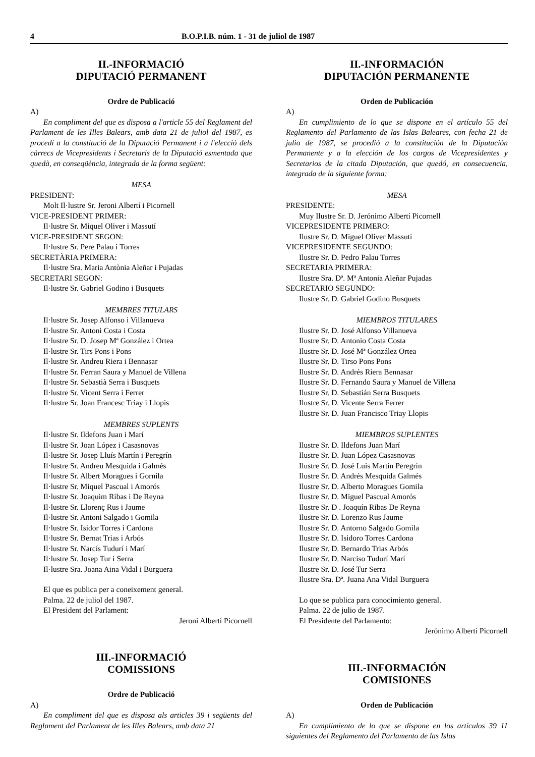4 B.O.P.I.B. núm. 1 - 31 de juliol de 1987
II.-INFORMACIÓ
DIPUTACIÓ PERMANENT
Ordre de Publicació
A)
En compliment del que es disposa a l'article 55 del Reglament del Parlament de les Illes Balears, amb data 21 de juliol del 1987, es procedí a la constitució de la Diputació Permanent i a l'elecció dels càrrecs de Vicepresidents i Secretaris de la Diputació esmentada que quedà, en conseqüència, integrada de la forma següent:
MESA
PRESIDENT:
Molt Il·lustre Sr. Jeroni Albertí i Picornell
VICE-PRESIDENT PRIMER:
Il·lustre Sr. Miquel Oliver i Massutí
VICE-PRESIDENT SEGON:
Il·lustre Sr. Pere Palau i Torres
SECRETÀRIA PRIMERA:
Il·lustre Sra. Maria Antònia Aleñar i Pujadas
SECRETARI SEGON:
Il·lustre Sr. Gabriel Godino i Busquets
MEMBRES TITULARS
Il·lustre Sr. Josep Alfonso i Villanueva
Il·lustre Sr. Antoni Costa i Costa
Il·lustre Sr. D. Josep Mª González i Ortea
Il·lustre Sr. Tirs Pons i Pons
Il·lustre Sr. Andreu Riera i Bennasar
Il·lustre Sr. Ferran Saura y Manuel de Villena
Il·lustre Sr. Sebastià Serra i Busquets
Il·lustre Sr. Vicent Serra i Ferrer
Il·lustre Sr. Joan Francesc Triay i Llopis
MEMBRES SUPLENTS
Il·lustre Sr. Ildefons Juan i Marí
Il·lustre Sr. Joan López i Casasnovas
Il·lustre Sr. Josep Lluís Martín i Peregrín
Il·lustre Sr. Andreu Mesquida i Galmés
Il·lustre Sr. Albert Moragues i Gornila
Il·lustre Sr. Miquel Pascual i Amorós
Il·lustre Sr. Joaquim Ribas i De Reyna
Il·lustre Sr. Llorenç Rus i Jaume
Il·lustre Sr. Antoni Salgado i Gomila
Il·lustre Sr. Isidor Torres i Cardona
Il·lustre Sr. Bernat Trias i Arbós
Il·lustre Sr. Narcís Tudurí i Marí
Il·lustre Sr. Josep Tur i Serra
Il·lustre Sra. Joana Aina Vidal i Burguera
El que es publica per a coneixement general.
Palma. 22 de juliol del 1987.
El President del Parlament:
Jeroni Albertí Picornell
III.-INFORMACIÓ
COMISSIONS
Ordre de Publicació
A)
En compliment del que es disposa als articles 39 i següents del Reglament del Parlament de les Illes Balears, amb data 21
II.-INFORMACIÓN
DIPUTACIÓN PERMANENTE
Orden de Publicación
A)
En cumplimiento de lo que se dispone en el artículo 55 del Reglamento del Parlamento de las Islas Baleares, con fecha 21 de julio de 1987, se procedió a la constitución de la Diputación Permanente y a la elección de los cargos de Vicepresidentes y Secretarios de la citada Diputación, que quedó, en consecuencia, integrada de la siguiente forma:
MESA
PRESIDENTE:
Muy Ilustre Sr. D. Jerónimo Albertí Picornell
VICEPRESIDENTE PRIMERO:
Ilustre Sr. D. Miguel Oliver Massutí
VICEPRESIDENTE SEGUNDO:
Ilustre Sr. D. Pedro Palau Torres
SECRETARIA PRIMERA:
Ilustre Sra. Dª. Mª Antonia Aleñar Pujadas
SECRETARIO SEGUNDO:
Ilustre Sr. D. Gabriel Godino Busquets
MIEMBROS TITULARES
Ilustre Sr. D. José Alfonso Villanueva
Ilustre Sr. D. Antonio Costa Costa
Ilustre Sr. D. José Mª González Ortea
Ilustre Sr. D. Tirso Pons Pons
Ilustre Sr. D. Andrés Riera Bennasar
Ilustre Sr. D. Fernando Saura y Manuel de Villena
Ilustre Sr. D. Sebastián Serra Busquets
Ilustre Sr. D. Vicente Serra Ferrer
Ilustre Sr. D. Juan Francisco Triay Llopis
MIEMBROS SUPLENTES
Ilustre Sr. D. Ildefons Juan Marí
Ilustre Sr. D. Juan López Casasnovas
Ilustre Sr. D. José Luis Martín Peregrín
Ilustre Sr. D. Andrés Mesquida Galmés
Ilustre Sr. D. Alberto Moragues Gomila
Ilustre Sr. D. Miguel Pascual Amorós
Ilustre Sr. D . Joaquín Ribas De Reyna
Ilustre Sr. D. Lorenzo Rus Jaume
Ilustre Sr. D. Antorno Salgado Gomila
Ilustre Sr. D. Isidoro Torres Cardona
Ilustre Sr. D. Bernardo Trias Arbós
Ilustre Sr. D. Narciso Tudurí Marí
Ilustre Sr. D. José Tur Serra
Ilustre Sra. Dª. Juana Ana Vidal Burguera
Lo que se publica para conocimiento general.
Palma. 22 de julio de 1987.
El Presidente del Parlamento:
Jerónimo Albertí Picornell
III.-INFORMACIÓN
COMISIONES
Orden de Publicación
A)
En cumplimiento de lo que se dispone en los artículos 39 11 siguientes del Reglamento del Parlamento de las Islas